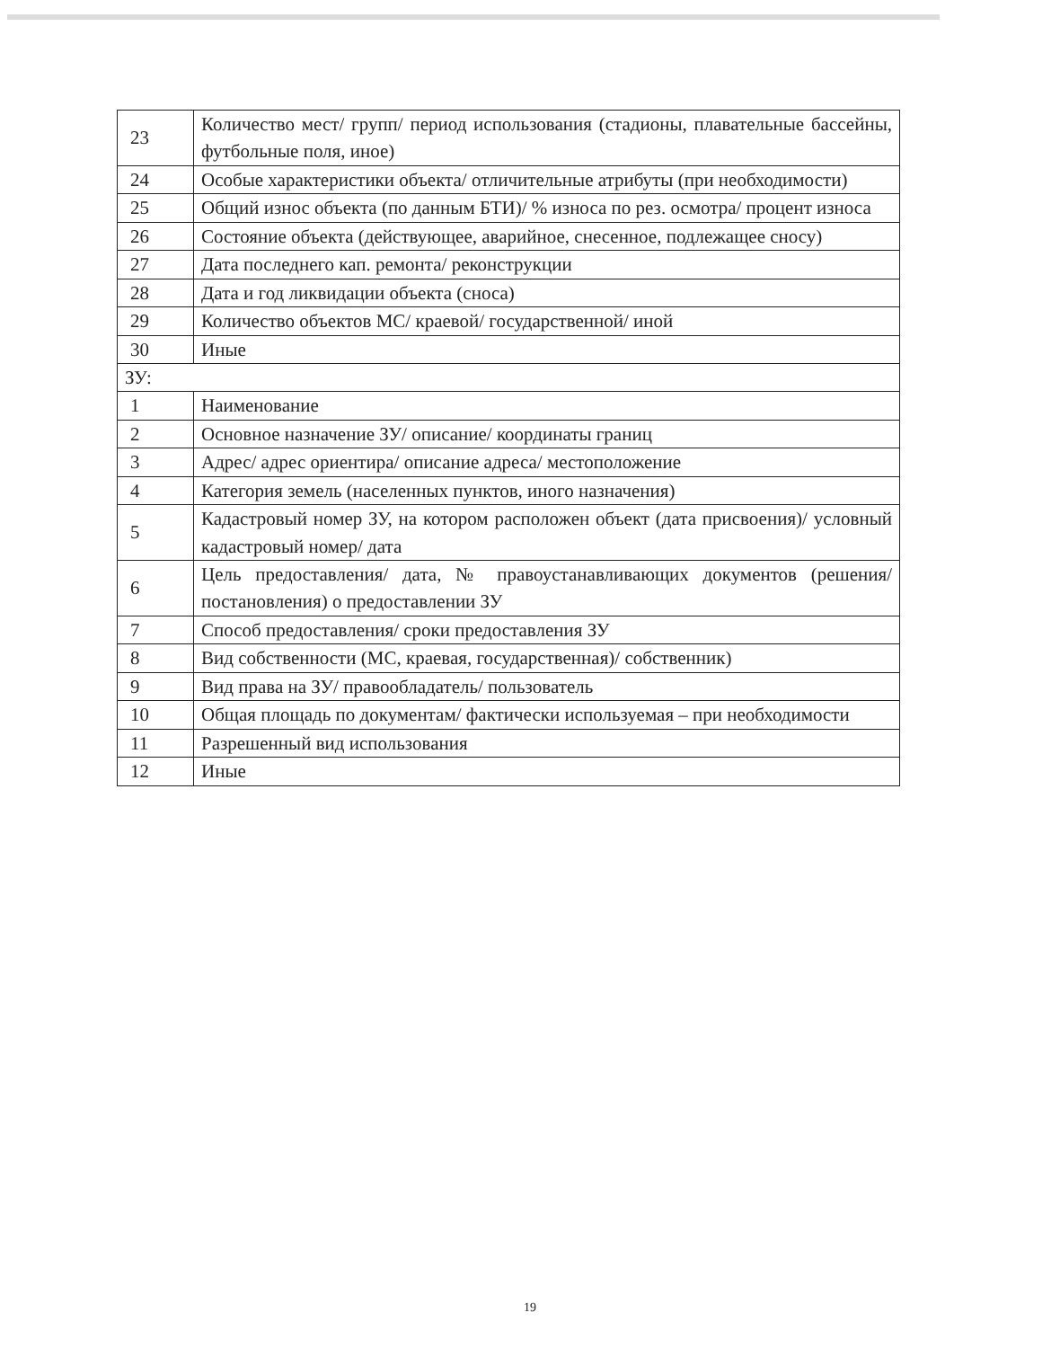| 23 | Количество мест/ групп/ период использования (стадионы, плавательные бассейны, футбольные поля, иное) |
| 24 | Особые характеристики объекта/ отличительные атрибуты (при необходимости) |
| 25 | Общий износ объекта (по данным БТИ)/ % износа по рез. осмотра/ процент износа |
| 26 | Состояние объекта (действующее, аварийное, снесенное, подлежащее сносу) |
| 27 | Дата последнего кап. ремонта/ реконструкции |
| 28 | Дата и год ликвидации объекта (сноса) |
| 29 | Количество объектов МС/ краевой/ государственной/ иной |
| 30 | Иные |
| ЗУ: | |
| 1 | Наименование |
| 2 | Основное назначение ЗУ/ описание/ координаты границ |
| 3 | Адрес/ адрес ориентира/ описание адреса/ местоположение |
| 4 | Категория земель (населенных пунктов, иного назначения) |
| 5 | Кадастровый номер ЗУ, на котором расположен объект (дата присвоения)/ условный кадастровый номер/ дата |
| 6 | Цель предоставления/ дата, № правоустанавливающих документов (решения/ постановления) о предоставлении ЗУ |
| 7 | Способ предоставления/ сроки предоставления ЗУ |
| 8 | Вид собственности (МС, краевая, государственная)/ собственник) |
| 9 | Вид права на ЗУ/ правообладатель/ пользователь |
| 10 | Общая площадь по документам/ фактически используемая – при необходимости |
| 11 | Разрешенный вид использования |
| 12 | Иные |
19